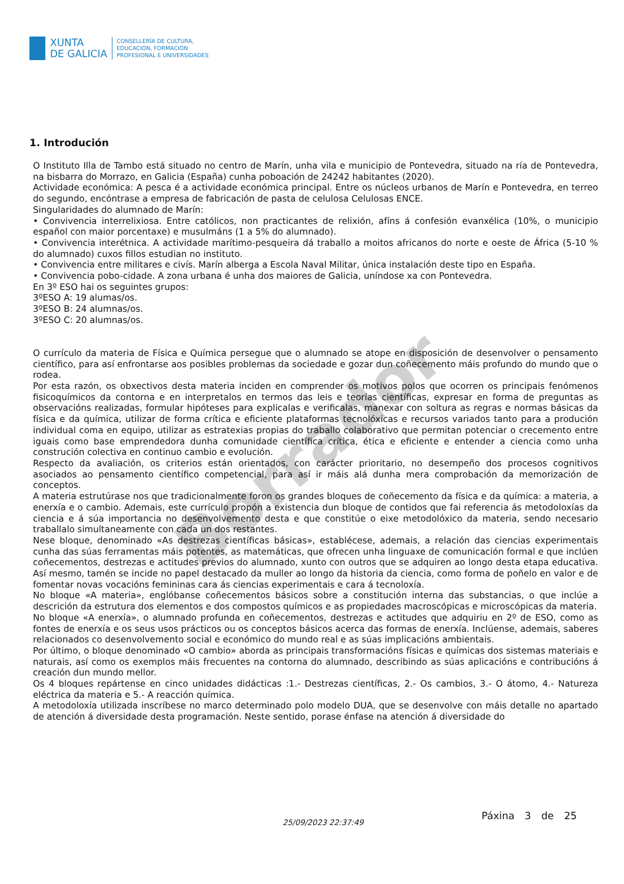Borrador
XUNTA
DE GALICIA
CONSELLERÍA DE CULTURA,
EDUCACIÓN, FORMACIÓN
PROFESIONAL E UNIVERSIDADES
1. Introdución
O Instituto Illa de Tambo está situado no centro de Marín, unha vila e municipio de Pontevedra, situado na ría de Pontevedra, na bisbarra do Morrazo, en Galicia (España) cunha poboación de 24242 habitantes (2020).
Actividade económica: A pesca é a actividade económica principal. Entre os núcleos urbanos de Marín e Pontevedra, en terreo do segundo, encóntrase a empresa de fabricación de pasta de celulosa Celulosas ENCE.
Singularidades do alumnado de Marín:
• Convivencia interrelixiosa. Entre católicos, non practicantes de relixión, afíns á confesión evanxélica (10%, o municipio español con maior porcentaxe) e musulmáns (1 a 5% do alumnado).
• Convivencia interétnica. A actividade marítimo-pesqueira dá traballo a moitos africanos do norte e oeste de África (5-10 % do alumnado) cuxos fillos estudian no instituto.
• Convivencia entre militares e civís. Marín alberga a Escola Naval Militar, única instalación deste tipo en España.
• Convivencia pobo-cidade. A zona urbana é unha dos maiores de Galicia, uníndose xa con Pontevedra.
En 3º ESO hai os seguintes grupos:
3ºESO A: 19 alumas/os.
3ºESO B: 24 alumnas/os.
3ºESO C: 20 alumnas/os.
O currículo da materia de Física e Química persegue que o alumnado se atope en disposición de desenvolver o pensamento científico, para así enfrontarse aos posibles problemas da sociedade e gozar dun coñecemento máis profundo do mundo que o rodea.
Por esta razón, os obxectivos desta materia inciden en comprender os motivos polos que ocorren os principais fenómenos fisicoquímicos da contorna e en interpretalos en termos das leis e teorías científicas, expresar en forma de preguntas as observacións realizadas, formular hipóteses para explicalas e verificalas, manexar con soltura as regras e normas básicas da física e da química, utilizar de forma crítica e eficiente plataformas tecnolóxicas e recursos variados tanto para a produción individual coma en equipo, utilizar as estratexias propias do traballo colaborativo que permitan potenciar o crecemento entre iguais como base emprendedora dunha comunidade científica crítica, ética e eficiente e entender a ciencia como unha construción colectiva en continuo cambio e evolución.
Respecto da avaliación, os criterios están orientados, con carácter prioritario, no desempeño dos procesos cognitivos asociados ao pensamento científico competencial, para así ir máis alá dunha mera comprobación da memorización de conceptos.
A materia estrutúrase nos que tradicionalmente foron os grandes bloques de coñecemento da física e da química: a materia, a enerxía e o cambio. Ademais, este currículo propón a existencia dun bloque de contidos que fai referencia ás metodoloxías da ciencia e á súa importancia no desenvolvemento desta e que constitúe o eixe metodolóxico da materia, sendo necesario traballalo simultaneamente con cada un dos restantes.
Nese bloque, denominado «As destrezas científicas básicas», establécese, ademais, a relación das ciencias experimentais cunha das súas ferramentas máis potentes, as matemáticas, que ofrecen unha linguaxe de comunicación formal e que inclúen coñecementos, destrezas e actitudes previos do alumnado, xunto con outros que se adquiren ao longo desta etapa educativa. Así mesmo, tamén se incide no papel destacado da muller ao longo da historia da ciencia, como forma de poñelo en valor e de fomentar novas vocacións femininas cara ás ciencias experimentais e cara á tecnoloxía.
No bloque «A materia», englóbanse coñecementos básicos sobre a constitución interna das substancias, o que inclúe a descrición da estrutura dos elementos e dos compostos químicos e as propiedades macroscópicas e microscópicas da materia.
No bloque «A enerxía», o alumnado profunda en coñecementos, destrezas e actitudes que adquiriu en 2º de ESO, como as fontes de enerxía e os seus usos prácticos ou os conceptos básicos acerca das formas de enerxía. Inclúense, ademais, saberes relacionados co desenvolvemento social e económico do mundo real e as súas implicacións ambientais.
Por último, o bloque denominado «O cambio» aborda as principais transformacións físicas e químicas dos sistemas materiais e naturais, así como os exemplos máis frecuentes na contorna do alumnado, describindo as súas aplicacións e contribucións á creación dun mundo mellor.
Os 4 bloques repártense en cinco unidades didácticas :1.- Destrezas científicas, 2.- Os cambios, 3.- O átomo, 4.- Natureza eléctrica da materia e 5.- A reacción química.
A metodoloxía utilizada inscríbese no marco determinado polo modelo DUA, que se desenvolve con máis detalle no apartado de atención á diversidade desta programación. Neste sentido, porase énfase na atención á diversidade do
25/09/2023 22:37:49
Páxina 3 de 25